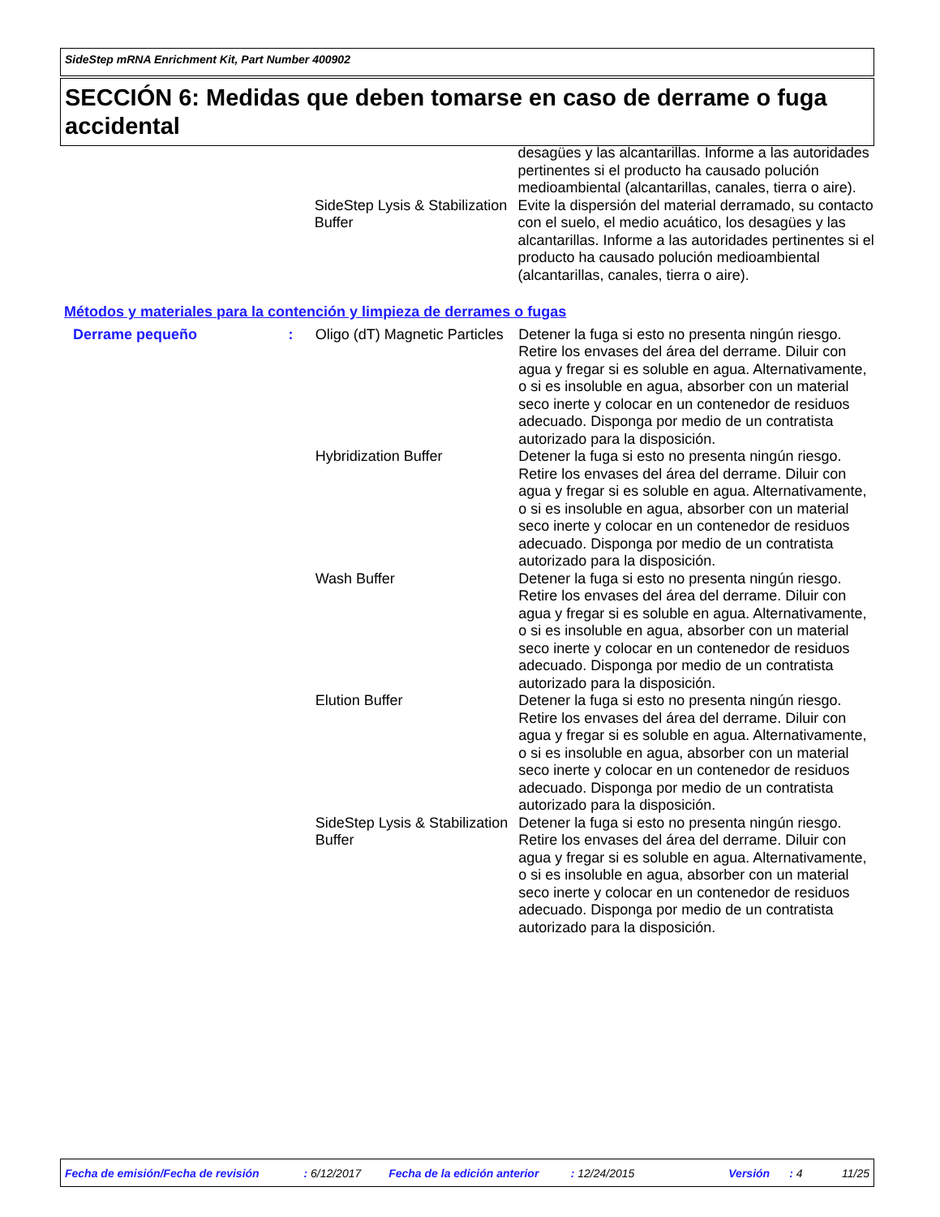SideStep mRNA Enrichment Kit, Part Number 400902
SECCIÓN 6: Medidas que deben tomarse en caso de derrame o fuga accidental
| | | | desagües y las alcantarillas. Informe a las autoridades pertinentes si el producto ha causado polución medioambiental (alcantarillas, canales, tierra o aire). |
| | | SideStep Lysis & Stabilization Buffer | Evite la dispersión del material derramado, su contacto con el suelo, el medio acuático, los desagües y las alcantarillas. Informe a las autoridades pertinentes si el producto ha causado polución medioambiental (alcantarillas, canales, tierra o aire). |
Métodos y materiales para la contención y limpieza de derrames o fugas
| Derrame pequeño | : | Oligo (dT) Magnetic Particles | Detener la fuga si esto no presenta ningún riesgo. Retire los envases del área del derrame. Diluir con agua y fregar si es soluble en agua. Alternativamente, o si es insoluble en agua, absorber con un material seco inerte y colocar en un contenedor de residuos adecuado. Disponga por medio de un contratista autorizado para la disposición. |
| | | Hybridization Buffer | Detener la fuga si esto no presenta ningún riesgo. Retire los envases del área del derrame. Diluir con agua y fregar si es soluble en agua. Alternativamente, o si es insoluble en agua, absorber con un material seco inerte y colocar en un contenedor de residuos adecuado. Disponga por medio de un contratista autorizado para la disposición. |
| | | Wash Buffer | Detener la fuga si esto no presenta ningún riesgo. Retire los envases del área del derrame. Diluir con agua y fregar si es soluble en agua. Alternativamente, o si es insoluble en agua, absorber con un material seco inerte y colocar en un contenedor de residuos adecuado. Disponga por medio de un contratista autorizado para la disposición. |
| | | Elution Buffer | Detener la fuga si esto no presenta ningún riesgo. Retire los envases del área del derrame. Diluir con agua y fregar si es soluble en agua. Alternativamente, o si es insoluble en agua, absorber con un material seco inerte y colocar en un contenedor de residuos adecuado. Disponga por medio de un contratista autorizado para la disposición. |
| | | SideStep Lysis & Stabilization Buffer | Detener la fuga si esto no presenta ningún riesgo. Retire los envases del área del derrame. Diluir con agua y fregar si es soluble en agua. Alternativamente, o si es insoluble en agua, absorber con un material seco inerte y colocar en un contenedor de residuos adecuado. Disponga por medio de un contratista autorizado para la disposición. |
Fecha de emisión/Fecha de revisión : 6/12/2017 Fecha de la edición anterior : 12/24/2015 Versión : 4 11/25